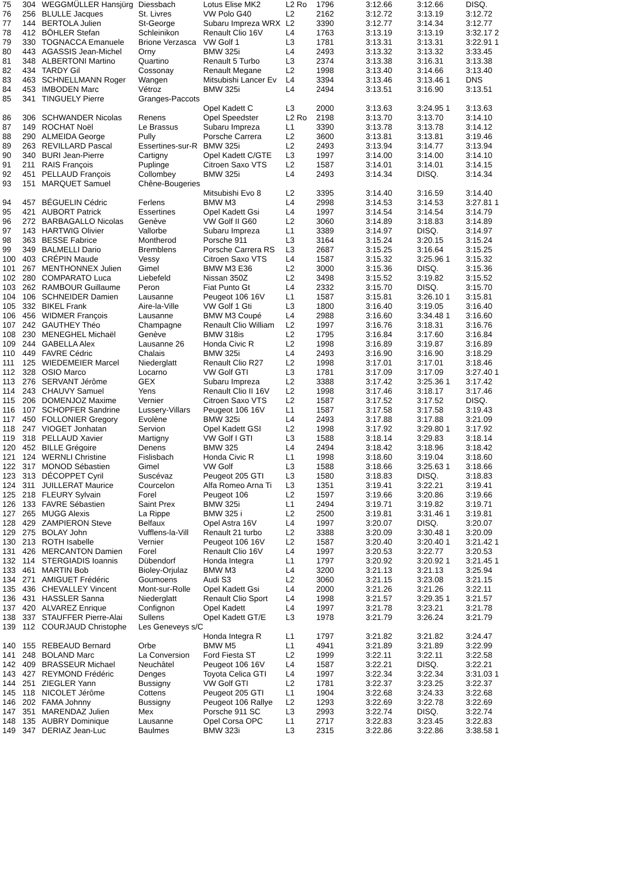| 75 | 304 | WEGGMÜLLER Hansjürg | Diessbach | Lotus Elise MK2 | L2 Ro | 1796 | 3:12.66 | 3:12.66 | DISQ. |
| 76 | 256 | BLULLE Jacques | St. Livres | VW Polo G40 | L2 | 2162 | 3:12.72 | 3:13.19 | 3:12.72 |
| 77 | 144 | BERTOLA Julien | St-George | Subaru Impreza WRX | L2 | 3390 | 3:12.77 | 3:14.34 | 3:12.77 |
| 78 | 412 | BÖHLER Stefan | Schleinikon | Renault Clio 16V | L4 | 1763 | 3:13.19 | 3:13.19 | 3:32.17 2 |
| 79 | 330 | TOGNACCA Emanuele | Brione Verzasca | VW Golf 1 | L3 | 1781 | 3:13.31 | 3:13.31 | 3:22.91 1 |
| 80 | 443 | AGASSIS Jean-Michel | Orny | BMW 325i | L4 | 2493 | 3:13.32 | 3:13.32 | 3:33.45 |
| 81 | 348 | ALBERTONI Martino | Quartino | Renault 5 Turbo | L3 | 2374 | 3:13.38 | 3:16.31 | 3:13.38 |
| 82 | 434 | TARDY Gil | Cossonay | Renault Megane | L2 | 1998 | 3:13.40 | 3:14.66 | 3:13.40 |
| 83 | 463 | SCHNELLMANN Roger | Wangen | Mitsubishi Lancer Ev | L4 | 3394 | 3:13.46 | 3:13.46 1 | DNS |
| 84 | 453 | IMBODEN Marc | Vétroz | BMW 325i | L4 | 2494 | 3:13.51 | 3:16.90 | 3:13.51 |
| 85 | 341 | TINGUELY Pierre | Granges-Paccots | | | | | | |
| | | | | Opel Kadett C | L3 | 2000 | 3:13.63 | 3:24.95 1 | 3:13.63 |
| 86 | 306 | SCHWANDER Nicolas | Renens | Opel Speedster | L2 Ro | 2198 | 3:13.70 | 3:13.70 | 3:14.10 |
| 87 | 149 | ROCHAT Noël | Le Brassus | Subaru Impreza | L1 | 3390 | 3:13.78 | 3:13.78 | 3:14.12 |
| 88 | 290 | ALMEIDA George | Pully | Porsche Carrera | L2 | 3600 | 3:13.81 | 3:13.81 | 3:19.46 |
| 89 | 263 | REVILLARD Pascal | Essertines-sur-R | BMW 325i | L2 | 2493 | 3:13.94 | 3:14.77 | 3:13.94 |
| 90 | 340 | BURI Jean-Pierre | Cartigny | Opel Kadett C/GTE | L3 | 1997 | 3:14.00 | 3:14.00 | 3:14.10 |
| 91 | 211 | RAIS François | Puplinge | Citroen Saxo VTS | L2 | 1587 | 3:14.01 | 3:14.01 | 3:14.15 |
| 92 | 451 | PELLAUD François | Collombey | BMW 325i | L4 | 2493 | 3:14.34 | DISQ. | 3:14.34 |
| 93 | 151 | MARQUET Samuel | Chêne-Bougeries | | | | | | |
| | | | | Mitsubishi Evo 8 | L2 | 3395 | 3:14.40 | 3:16.59 | 3:14.40 |
| 94 | 457 | BÉGUELIN Cédric | Ferlens | BMW M3 | L4 | 2998 | 3:14.53 | 3:14.53 | 3:27.81 1 |
| 95 | 421 | AUBORT Patrick | Essertines | Opel Kadett Gsi | L4 | 1997 | 3:14.54 | 3:14.54 | 3:14.79 |
| 96 | 272 | BARBAGALLO Nicolas | Genève | VW Golf II G60 | L2 | 3060 | 3:14.89 | 3:18.83 | 3:14.89 |
| 97 | 143 | HARTWIG Olivier | Vallorbe | Subaru Impreza | L1 | 3389 | 3:14.97 | DISQ. | 3:14.97 |
| 98 | 363 | BESSE Fabrice | Montherod | Porsche 911 | L3 | 3164 | 3:15.24 | 3:20.15 | 3:15.24 |
| 99 | 349 | BALMELLI Dario | Bremblens | Porsche Carrera RS | L3 | 2687 | 3:15.25 | 3:16.64 | 3:15.25 |
| 100 | 403 | CRÉPIN Maude | Vessy | Citroen Saxo VTS | L4 | 1587 | 3:15.32 | 3:25.96 1 | 3:15.32 |
| 101 | 267 | MENTHONNEX Julien | Gimel | BMW M3 E36 | L2 | 3000 | 3:15.36 | DISQ. | 3:15.36 |
| 102 | 280 | COMPARATO Luca | Liebefeld | Nissan 350Z | L2 | 3498 | 3:15.52 | 3:19.82 | 3:15.52 |
| 103 | 262 | RAMBOUR Guillaume | Peron | Fiat Punto Gt | L4 | 2332 | 3:15.70 | DISQ. | 3:15.70 |
| 104 | 106 | SCHNEIDER Damien | Lausanne | Peugeot 106 16V | L1 | 1587 | 3:15.81 | 3:26.10 1 | 3:15.81 |
| 105 | 332 | BIKEL Frank | Aire-la-Ville | VW Golf 1 Gti | L3 | 1800 | 3:16.40 | 3:19.05 | 3:16.40 |
| 106 | 456 | WIDMER François | Lausanne | BMW M3 Coupé | L4 | 2988 | 3:16.60 | 3:34.48 1 | 3:16.60 |
| 107 | 242 | GAUTHEY Théo | Champagne | Renault Clio William | L2 | 1997 | 3:16.76 | 3:18.31 | 3:16.76 |
| 108 | 230 | MENEGHEL Michaël | Genève | BMW 318is | L2 | 1795 | 3:16.84 | 3:17.60 | 3:16.84 |
| 109 | 244 | GABELLA Alex | Lausanne 26 | Honda Civic R | L2 | 1998 | 3:16.89 | 3:19.87 | 3:16.89 |
| 110 | 449 | FAVRE Cédric | Chalais | BMW 325i | L4 | 2493 | 3:16.90 | 3:16.90 | 3:18.29 |
| 111 | 125 | WIEDEMEIER Marcel | Niederglatt | Renault Clio R27 | L2 | 1998 | 3:17.01 | 3:17.01 | 3:18.46 |
| 112 | 328 | OSIO Marco | Locarno | VW Golf GTI | L3 | 1781 | 3:17.09 | 3:17.09 | 3:27.40 1 |
| 113 | 276 | SERVANT Jérôme | GEX | Subaru Impreza | L2 | 3388 | 3:17.42 | 3:25.36 1 | 3:17.42 |
| 114 | 243 | CHAUVY Samuel | Yens | Renault Clio II 16V | L2 | 1998 | 3:17.46 | 3:18.17 | 3:17.46 |
| 115 | 206 | DOMENJOZ Maxime | Vernier | Citroen Saxo VTS | L2 | 1587 | 3:17.52 | 3:17.52 | DISQ. |
| 116 | 107 | SCHOPFER Sandrine | Lussery-Villars | Peugeot 106 16V | L1 | 1587 | 3:17.58 | 3:17.58 | 3:19.43 |
| 117 | 450 | FOLLONIER Gregory | Evolène | BMW 325i | L4 | 2493 | 3:17.88 | 3:17.88 | 3:21.09 |
| 118 | 247 | VIOGET Jonhatan | Servion | Opel Kadett GSI | L2 | 1998 | 3:17.92 | 3:29.80 1 | 3:17.92 |
| 119 | 318 | PELLAUD Xavier | Martigny | VW Golf I GTI | L3 | 1588 | 3:18.14 | 3:29.83 | 3:18.14 |
| 120 | 452 | BILLE Grégoire | Denens | BMW 325 | L4 | 2494 | 3:18.42 | 3:18.96 | 3:18.42 |
| 121 | 124 | WERNLI Christine | Fislisbach | Honda Civic R | L1 | 1998 | 3:18.60 | 3:19.04 | 3:18.60 |
| 122 | 317 | MONOD Sébastien | Gimel | VW Golf | L3 | 1588 | 3:18.66 | 3:25.63 1 | 3:18.66 |
| 123 | 313 | DÉCOPPET Cyril | Suscévaz | Peugeot 205 GTI | L3 | 1580 | 3:18.83 | DISQ. | 3:18.83 |
| 124 | 311 | JUILLERAT Maurice | Courcelon | Alfa Romeo Arna Ti | L3 | 1351 | 3:19.41 | 3:22.21 | 3:19.41 |
| 125 | 218 | FLEURY Sylvain | Forel | Peugeot 106 | L2 | 1597 | 3:19.66 | 3:20.86 | 3:19.66 |
| 126 | 133 | FAVRE Sébastien | Saint Prex | BMW 325i | L1 | 2494 | 3:19.71 | 3:19.82 | 3:19.71 |
| 127 | 265 | MUGG Alexis | La Rippe | BMW 325 i | L2 | 2500 | 3:19.81 | 3:31.46 1 | 3:19.81 |
| 128 | 429 | ZAMPIERON Steve | Belfaux | Opel Astra 16V | L4 | 1997 | 3:20.07 | DISQ. | 3:20.07 |
| 129 | 275 | BOLAY John | Vufflens-la-Vill | Renault 21 turbo | L2 | 3388 | 3:20.09 | 3:30.48 1 | 3:20.09 |
| 130 | 213 | ROTH Isabelle | Vernier | Peugeot 106 16V | L2 | 1587 | 3:20.40 | 3:20.40 1 | 3:21.42 1 |
| 131 | 426 | MERCANTON Damien | Forel | Renault Clio 16V | L4 | 1997 | 3:20.53 | 3:22.77 | 3:20.53 |
| 132 | 114 | STERGIADIS Ioannis | Dübendorf | Honda Integra | L1 | 1797 | 3:20.92 | 3:20.92 1 | 3:21.45 1 |
| 133 | 461 | MARTIN Bob | Bioley-Orjulaz | BMW M3 | L4 | 3200 | 3:21.13 | 3:21.13 | 3:25.94 |
| 134 | 271 | AMIGUET Frédéric | Goumoens | Audi S3 | L2 | 3060 | 3:21.15 | 3:23.08 | 3:21.15 |
| 135 | 436 | CHEVALLEY Vincent | Mont-sur-Rolle | Opel Kadett Gsi | L4 | 2000 | 3:21.26 | 3:21.26 | 3:22.11 |
| 136 | 431 | HASSLER Sanna | Niederglatt | Renault Clio Sport | L4 | 1998 | 3:21.57 | 3:29.35 1 | 3:21.57 |
| 137 | 420 | ALVAREZ Enrique | Confignon | Opel Kadett | L4 | 1997 | 3:21.78 | 3:23.21 | 3:21.78 |
| 138 | 337 | STAUFFER Pierre-Alai | Sullens | Opel Kadett GT/E | L3 | 1978 | 3:21.79 | 3:26.24 | 3:21.79 |
| 139 | 112 | COURJAUD Christophe | Les Geneveys s/C | | | | | | |
| | | | | Honda Integra R | L1 | 1797 | 3:21.82 | 3:21.82 | 3:24.47 |
| 140 | 155 | REBEAUD Bernard | Orbe | BMW M5 | L1 | 4941 | 3:21.89 | 3:21.89 | 3:22.99 |
| 141 | 248 | BOLAND Marc | La Conversion | Ford Fiesta ST | L2 | 1999 | 3:22.11 | 3:22.11 | 3:22.58 |
| 142 | 409 | BRASSEUR Michael | Neuchâtel | Peugeot 106 16V | L4 | 1587 | 3:22.21 | DISQ. | 3:22.21 |
| 143 | 427 | REYMOND Frédéric | Denges | Toyota Celica GTI | L4 | 1997 | 3:22.34 | 3:22.34 | 3:31.03 1 |
| 144 | 251 | ZIEGLER Yann | Bussigny | VW Golf GTI | L2 | 1781 | 3:22.37 | 3:23.25 | 3:22.37 |
| 145 | 118 | NICOLET Jérôme | Cottens | Peugeot 205 GTI | L1 | 1904 | 3:22.68 | 3:24.33 | 3:22.68 |
| 146 | 202 | FAMA Johnny | Bussigny | Peugeot 106 Rallye | L2 | 1293 | 3:22.69 | 3:22.78 | 3:22.69 |
| 147 | 351 | MARENDAZ Julien | Mex | Porsche 911 SC | L3 | 2993 | 3:22.74 | DISQ. | 3:22.74 |
| 148 | 135 | AUBRY Dominique | Lausanne | Opel Corsa OPC | L1 | 2717 | 3:22.83 | 3:23.45 | 3:22.83 |
| 149 | 347 | DERIAZ Jean-Luc | Baulmes | BMW 323i | L3 | 2315 | 3:22.86 | 3:22.86 | 3:38.58 1 |